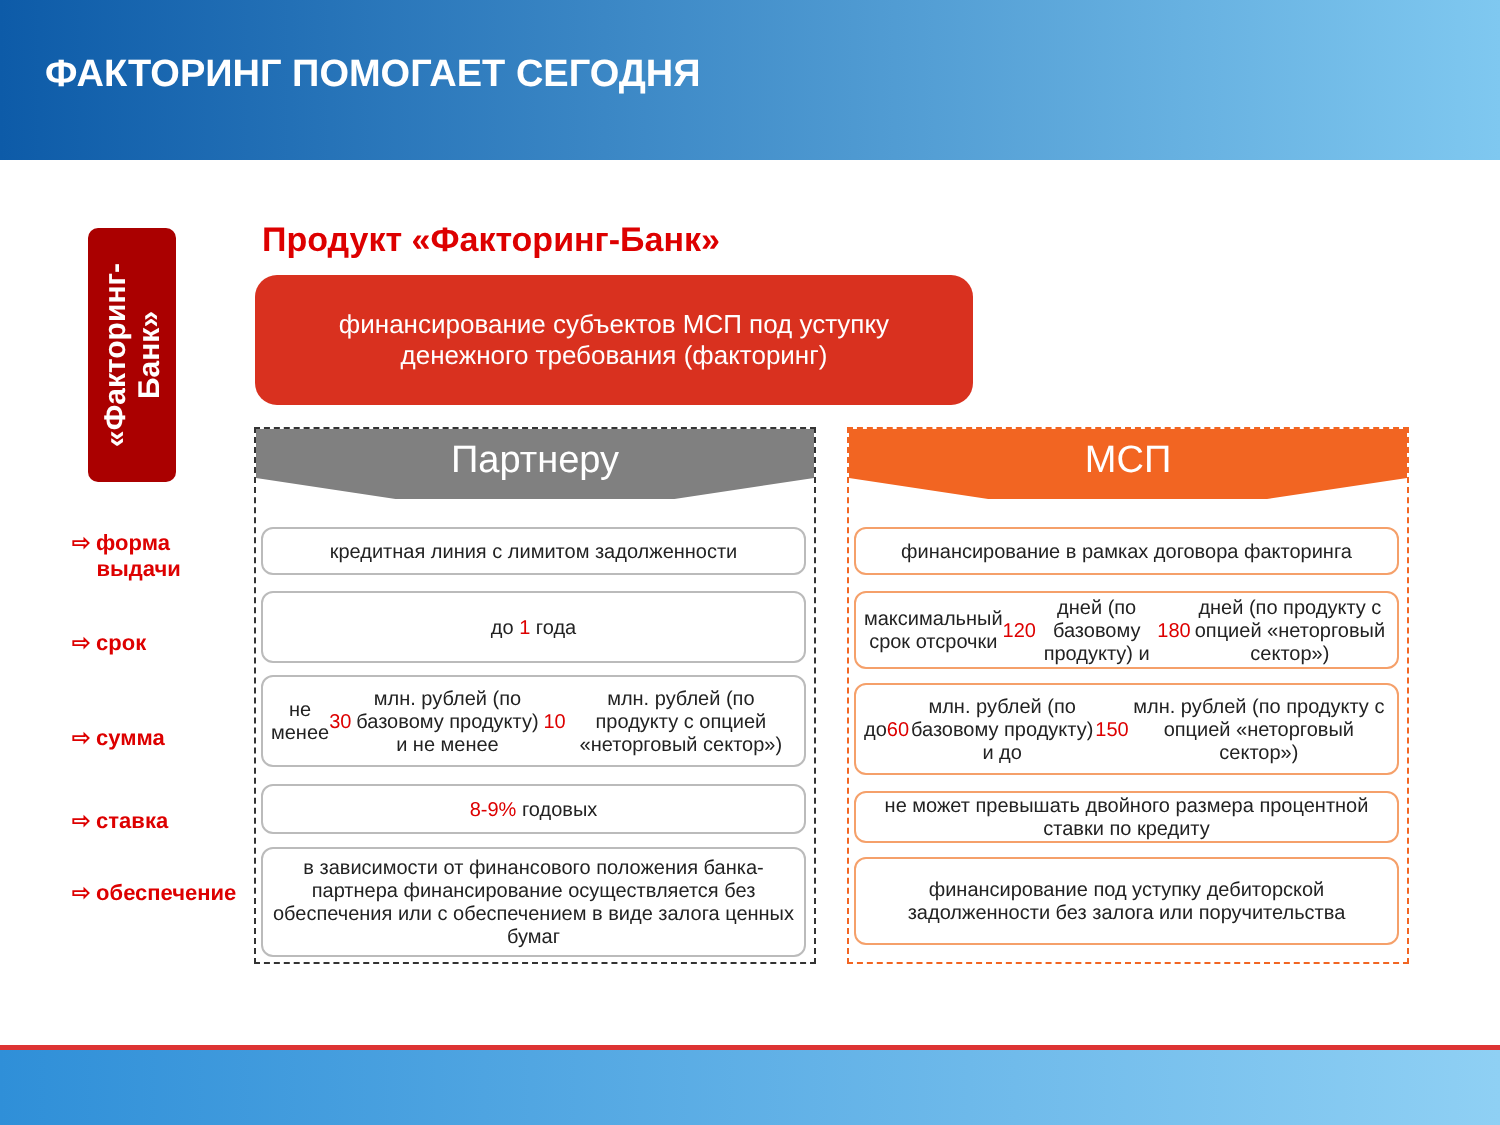ФАКТОРИНГ ПОМОГАЕТ СЕГОДНЯ
«Факторинг-Банк»
Продукт «Факторинг-Банк»
финансирование субъектов МСП под уступку
денежного требования (факторинг)
⇨ форма
выдачи
⇨ срок
⇨ сумма
⇨ ставка
⇨ обеспечение
Партнеру
кредитная линия с лимитом задолженности
до 1 года
не менее 30 млн. рублей (по базовому продукту) и не менее 10 млн. рублей (по продукту с опцией «неторговый сектор»)
8-9% годовых
в зависимости от финансового положения банка-партнера финансирование осуществляется без обеспечения или с обеспечением в виде залога ценных бумаг
МСП
финансирование в рамках договора факторинга
максимальный срок отсрочки 120 дней (по базовому продукту) и 180 дней (по продукту с опцией «неторговый сектор»)
до 60 млн. рублей (по базовому продукту) и до 150 млн. рублей (по продукту с опцией «неторговый сектор»)
не может превышать двойного размера процентной ставки по кредиту
финансирование под уступку дебиторской задолженности без залога или поручительства